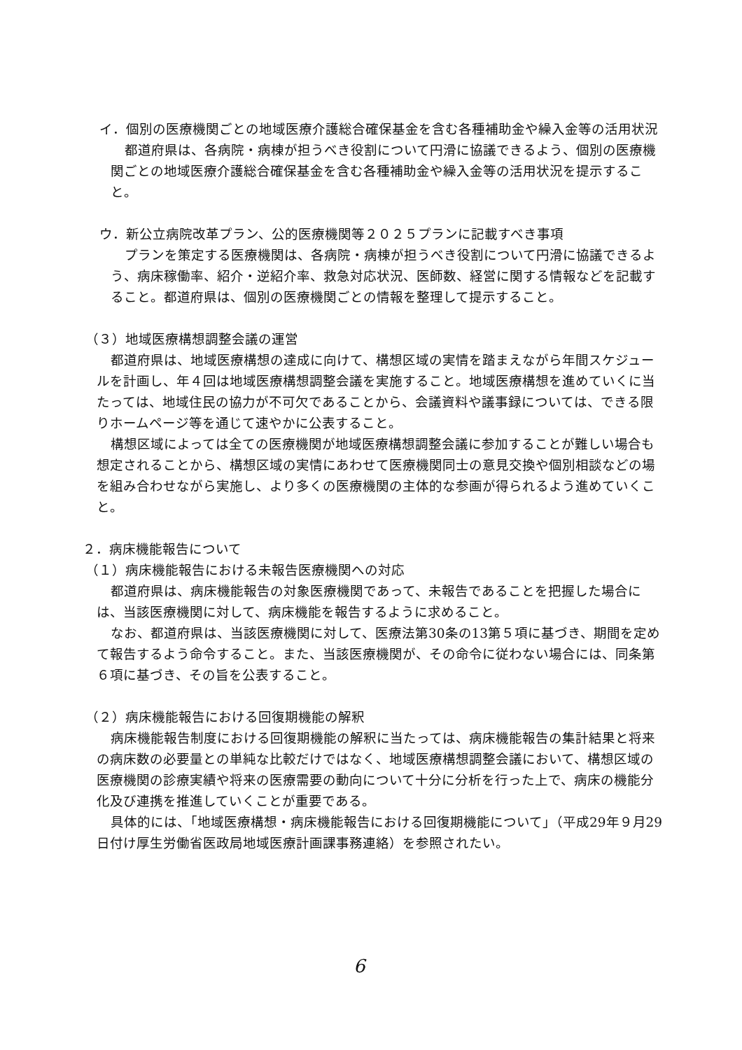イ．個別の医療機関ごとの地域医療介護総合確保基金を含む各種補助金や繰入金等の活用状況
都道府県は、各病院・病棟が担うべき役割について円滑に協議できるよう、個別の医療機関ごとの地域医療介護総合確保基金を含む各種補助金や繰入金等の活用状況を提示すること。
ウ．新公立病院改革プラン、公的医療機関等２０２５プランに記載すべき事項
プランを策定する医療機関は、各病院・病棟が担うべき役割について円滑に協議できるよう、病床稼働率、紹介・逆紹介率、救急対応状況、医師数、経営に関する情報などを記載すること。都道府県は、個別の医療機関ごとの情報を整理して提示すること。
（３）地域医療構想調整会議の運営
都道府県は、地域医療構想の達成に向けて、構想区域の実情を踏まえながら年間スケジュールを計画し、年４回は地域医療構想調整会議を実施すること。地域医療構想を進めていくに当たっては、地域住民の協力が不可欠であることから、会議資料や議事録については、できる限りホームページ等を通じて速やかに公表すること。
構想区域によっては全ての医療機関が地域医療構想調整会議に参加することが難しい場合も想定されることから、構想区域の実情にあわせて医療機関同士の意見交換や個別相談などの場を組み合わせながら実施し、より多くの医療機関の主体的な参画が得られるよう進めていくこと。
２．病床機能報告について
（１）病床機能報告における未報告医療機関への対応
都道府県は、病床機能報告の対象医療機関であって、未報告であることを把握した場合には、当該医療機関に対して、病床機能を報告するように求めること。
なお、都道府県は、当該医療機関に対して、医療法第30条の13第５項に基づき、期間を定めて報告するよう命令すること。また、当該医療機関が、その命令に従わない場合には、同条第６項に基づき、その旨を公表すること。
（２）病床機能報告における回復期機能の解釈
病床機能報告制度における回復期機能の解釈に当たっては、病床機能報告の集計結果と将来の病床数の必要量との単純な比較だけではなく、地域医療構想調整会議において、構想区域の医療機関の診療実績や将来の医療需要の動向について十分に分析を行った上で、病床の機能分化及び連携を推進していくことが重要である。
具体的には、「地域医療構想・病床機能報告における回復期機能について」（平成29年９月29日付け厚生労働省医政局地域医療計画課事務連絡）を参照されたい。
6